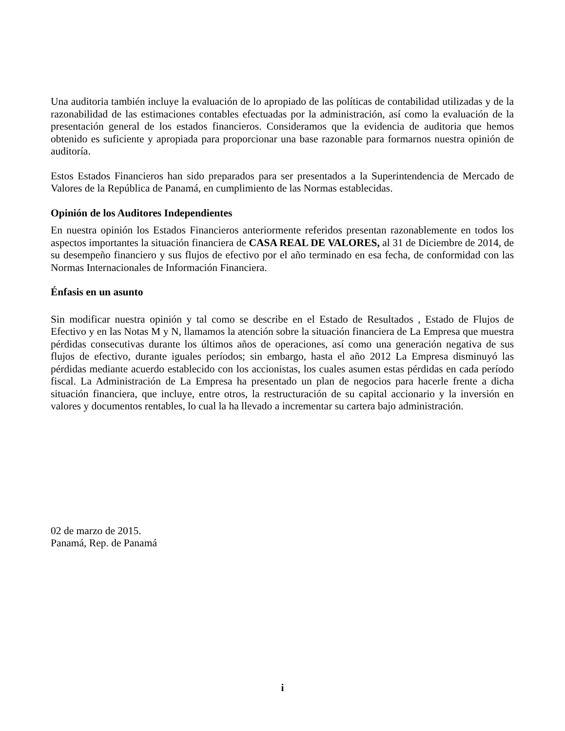Una auditoria también incluye la evaluación de lo apropiado de las políticas de contabilidad utilizadas y de la razonabilidad de las estimaciones contables efectuadas por la administración, así como la evaluación de la presentación general de los estados financieros. Consideramos que la evidencia de auditoria que hemos obtenido es suficiente y apropiada para proporcionar una base razonable para formarnos nuestra opinión de auditoría.
Estos Estados Financieros han sido preparados para ser presentados a la Superintendencia de Mercado de Valores de la República de Panamá, en cumplimiento de las Normas establecidas.
Opinión de los Auditores Independientes
En nuestra opinión los Estados Financieros anteriormente referidos presentan razonablemente en todos los aspectos importantes la situación financiera de CASA REAL DE VALORES, al 31 de Diciembre de 2014, de su desempeño financiero y sus flujos de efectivo por el año terminado en esa fecha, de conformidad con las Normas Internacionales de Información Financiera.
Énfasis en un asunto
Sin modificar nuestra opinión y tal como se describe en el Estado de Resultados , Estado de Flujos de Efectivo y en las Notas M y N, llamamos la atención sobre la situación financiera de La Empresa que muestra pérdidas consecutivas durante los últimos años de operaciones, así como una generación negativa de sus flujos de efectivo, durante iguales períodos; sin embargo, hasta el año 2012 La Empresa disminuyó las pérdidas mediante acuerdo establecido con los accionistas, los cuales asumen estas pérdidas en cada período fiscal. La Administración de La Empresa ha presentado un plan de negocios para hacerle frente a dicha situación financiera, que incluye, entre otros, la restructuración de su capital accionario y la inversión en valores y documentos rentables, lo cual la ha llevado a incrementar su cartera bajo administración.
02 de marzo de 2015.
Panamá, Rep. de Panamá
i